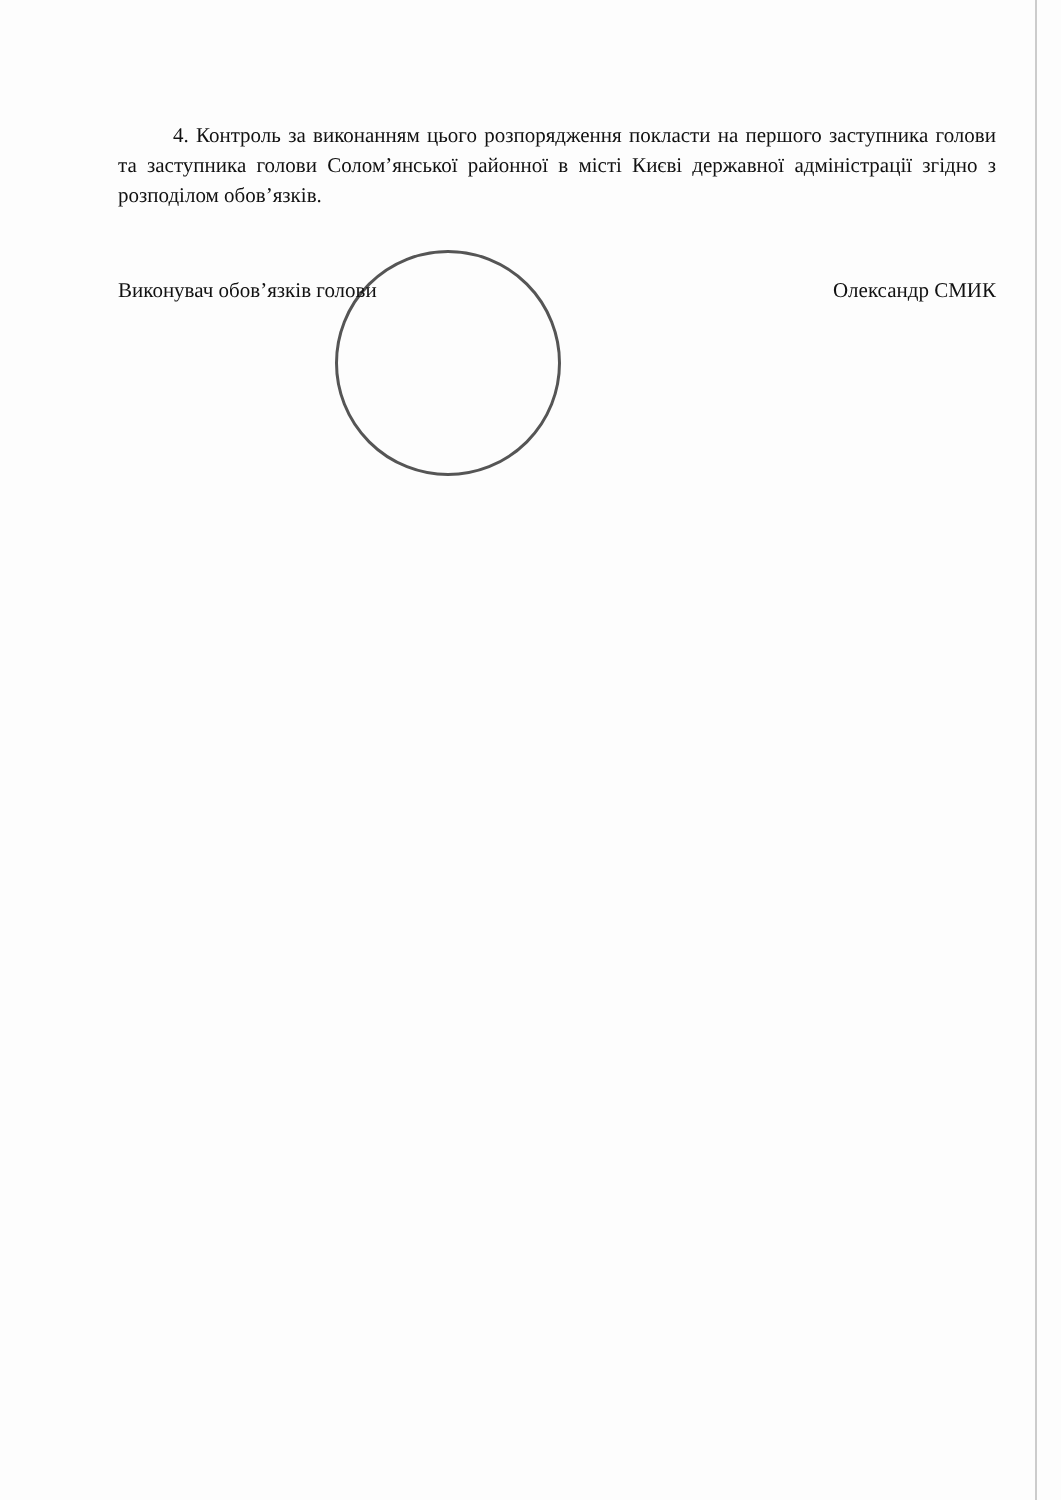4. Контроль за виконанням цього розпорядження покласти на першого заступника голови та заступника голови Солом’янської районної в місті Києві державної адміністрації згідно з розподілом обов’язків.
Виконувач обов’язків голови Олександр СМИК